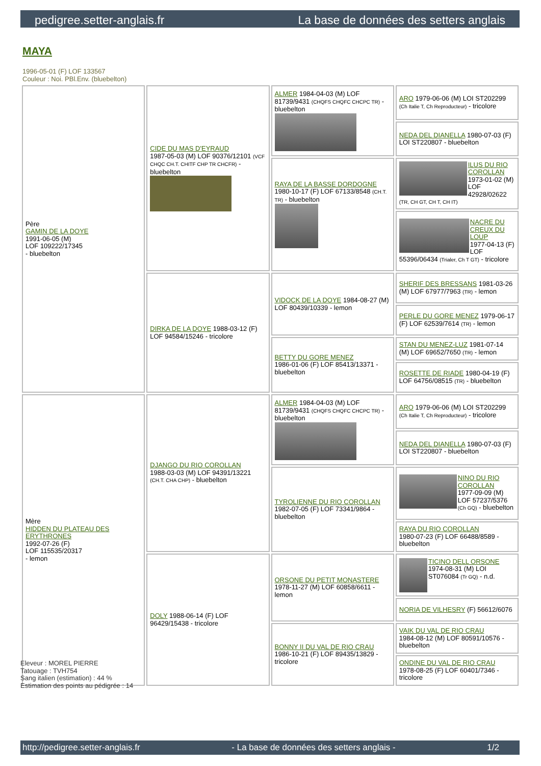pedigree.setter-anglais.fr La base de données des setters anglais
MAYA
1996-05-01 (F) LOF 133567
Couleur : Noi. PBl.Env. (bluebelton)
| Père GAMIN DE LA DOYE 1991-06-05 (M) LOF 109222/17345 - bluebelton | CIDE DU MAS D'EYRAUD 1987-05-03 (M) LOF 90376/12101 (VCF CHQC CH.T. CHITF CHP TR CHCFR) - bluebelton | ALMER 1984-04-03 (M) LOF 81739/9431 (CHQFS CHQFC CHCPC TR) - bluebelton | ARO 1979-06-06 (M) LOI ST202299 (Ch Italie T, Ch Reproducteur) - tricolore |
| | | | NEDA DEL DIANELLA 1980-07-03 (F) LOI ST220807 - bluebelton |
| | | RAYA DE LA BASSE DORDOGNE 1980-10-17 (F) LOF 67133/8548 (CH.T. TR) - bluebelton | ILUS DU RIO COROLLAN 1973-01-02 (M) LOF 42928/02622 (TR, CH GT, CH T, CH IT) |
| | | | NACRE DU CREUX DU LOUP 1977-04-13 (F) LOF 55396/06434 (Trialer, Ch T GT) - tricolore |
| | DIRKA DE LA DOYE 1988-03-12 (F) LOF 94584/15246 - tricolore | VIDOCK DE LA DOYE 1984-08-27 (M) LOF 80439/10339 - lemon | SHERIF DES BRESSANS 1981-03-26 (M) LOF 67977/7963 (TR) - lemon |
| | | | PERLE DU GORE MENEZ 1979-06-17 (F) LOF 62539/7614 (TR) - lemon |
| | | BETTY DU GORE MENEZ 1986-01-06 (F) LOF 85413/13371 - bluebelton | STAN DU MENEZ-LUZ 1981-07-14 (M) LOF 69652/7650 (TR) - lemon |
| | | | ROSETTE DE RIADE 1980-04-19 (F) LOF 64756/08515 (TR) - bluebelton |
| Mère HIDDEN DU PLATEAU DES ERYTHRONES 1992-07-26 (F) LOF 115535/20317 - lemon | DJANGO DU RIO COROLLAN 1988-03-03 (M) LOF 94391/13221 (CH.T. CHA CHP) - bluebelton | ALMER 1984-04-03 (M) LOF 81739/9431 (CHQFS CHQFC CHCPC TR) - bluebelton | ARO 1979-06-06 (M) LOI ST202299 (Ch Italie T, Ch Reproducteur) - tricolore |
| | | | NEDA DEL DIANELLA 1980-07-03 (F) LOI ST220807 - bluebelton |
| | | TYROLIENNE DU RIO COROLLAN 1982-07-05 (F) LOF 73341/9864 - bluebelton | NINO DU RIO COROLLAN 1977-09-09 (M) LOF 57237/5376 (Ch GQ) - bluebelton |
| | | | RAYA DU RIO COROLLAN 1980-07-23 (F) LOF 66488/8589 - bluebelton |
| | DOLY 1988-06-14 (F) LOF 96429/15438 - tricolore | ORSONE DU PETIT MONASTERE 1978-11-27 (M) LOF 60858/6611 - lemon | TICINO DELL ORSONE 1974-08-31 (M) LOI ST076084 (Tr GQ) - n.d. |
| | | | NORIA DE VILHESRY (F) 56612/6076 |
| | | BONNY II DU VAL DE RIO CRAU 1986-10-21 (F) LOF 89435/13829 - tricolore | VAIK DU VAL DE RIO CRAU 1984-08-12 (M) LOF 80591/10576 - bluebelton |
| | | | ONDINE DU VAL DE RIO CRAU 1978-08-25 (F) LOF 60401/7346 - tricolore |
Eleveur : MOREL PIERRE
Tatouage : TVH754
Sang italien (estimation) : 44 %
Estimation des points au pédigrée : 14
http://pedigree.setter-anglais.fr - La base de données des setters anglais - 1/2